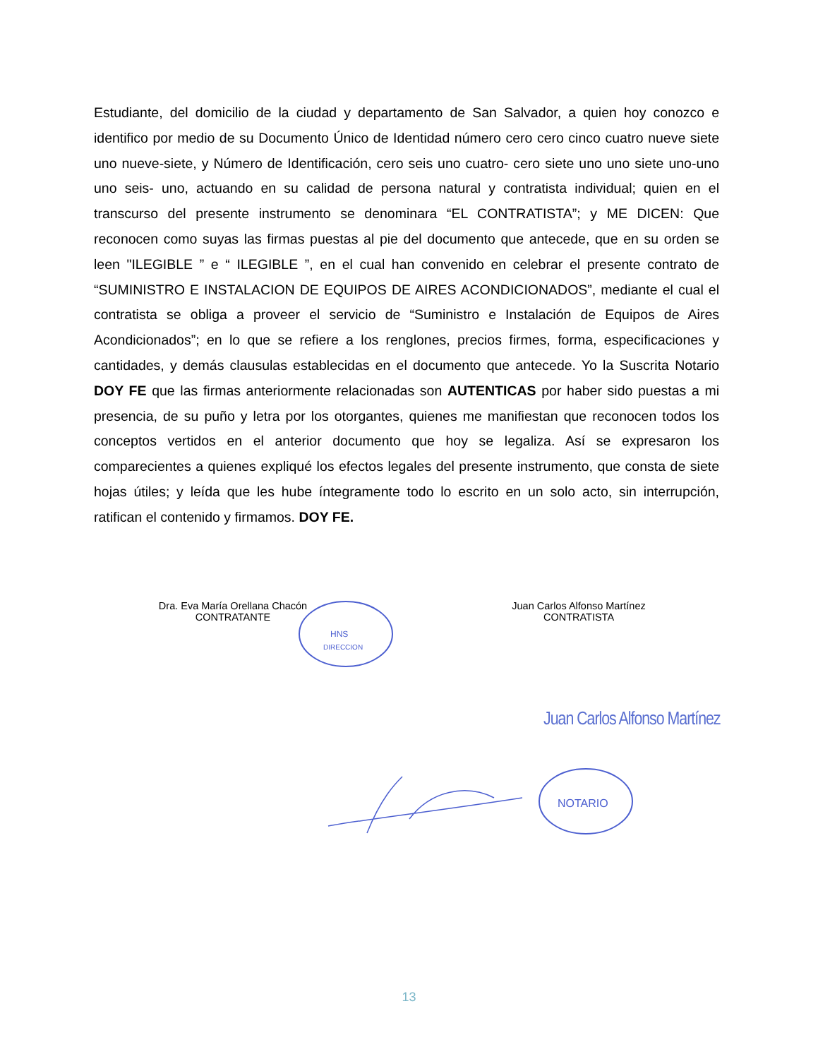Estudiante, del domicilio de la ciudad y departamento de San Salvador, a quien hoy conozco e identifico por medio de su Documento Único de Identidad número cero cero cinco cuatro nueve siete uno nueve-siete, y Número de Identificación, cero seis uno cuatro- cero siete uno uno siete uno-uno uno seis- uno, actuando en su calidad de persona natural y contratista individual; quien en el transcurso del presente instrumento se denominara “EL CONTRATISTA”; y ME DICEN: Que reconocen como suyas las firmas puestas al pie del documento que antecede, que en su orden se leen "ILEGIBLE ” e “ ILEGIBLE ”, en el cual han convenido en celebrar el presente contrato de “SUMINISTRO E INSTALACION DE EQUIPOS DE AIRES ACONDICIONADOS”, mediante el cual el contratista se obliga a proveer el servicio de “Suministro e Instalación de Equipos de Aires Acondicionados”; en lo que se refiere a los renglones, precios firmes, forma, especificaciones y cantidades, y demás clausulas establecidas en el documento que antecede. Yo la Suscrita Notario DOY FE que las firmas anteriormente relacionadas son AUTENTICAS por haber sido puestas a mi presencia, de su puño y letra por los otorgantes, quienes me manifiestan que reconocen todos los conceptos vertidos en el anterior documento que hoy se legaliza. Así se expresaron los comparecientes a quienes expliqué los efectos legales del presente instrumento, que consta de siete hojas útiles; y leída que les hube íntegramente todo lo escrito en un solo acto, sin interrupción, ratifican el contenido y firmamos. DOY FE.
HNS
DIRECCION
NOTARIO
Dra. Eva María Orellana Chacón
CONTRATANTE
Juan Carlos Alfonso Martínez
CONTRATISTA
Juan Carlos Alfonso Martínez
13